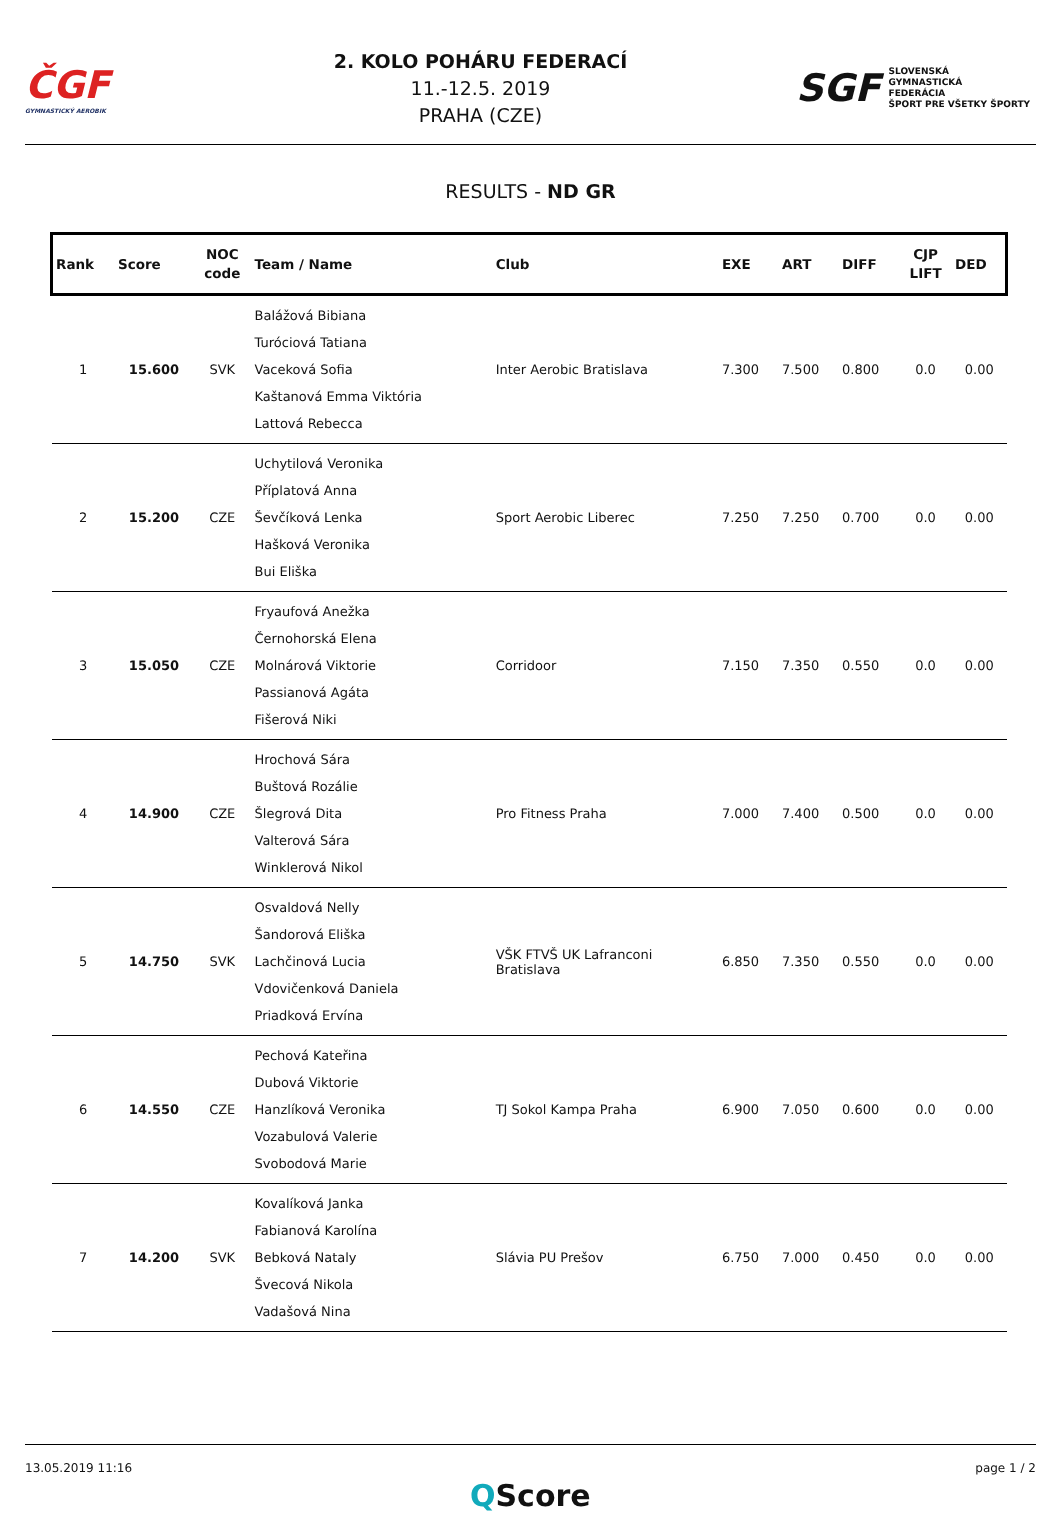ČGF
GYMNASTICKÝ AEROBIK
2. KOLO POHÁRU FEDERACÍ
11.-12.5. 2019
PRAHA (CZE)
SGF SLOVENSKÁ
GYMNASTICKÁ
FEDERÁCIA
ŠPORT PRE VŠETKY ŠPORTY
RESULTS - ND GR
| Rank | Score | NOC code | Team / Name | Club | EXE | ART | DIFF | CJP LIFT | DED |
| --- | --- | --- | --- | --- | --- | --- | --- | --- | --- |
| 1 | 15.600 | SVK | Balážová Bibiana Turóciová Tatiana Vaceková Sofia Kaštanová Emma Viktória Lattová Rebecca | Inter Aerobic Bratislava | 7.300 | 7.500 | 0.800 | 0.0 | 0.00 |
| 2 | 15.200 | CZE | Uchytilová Veronika Příplatová Anna Ševčíková Lenka Hašková Veronika Bui Eliška | Sport Aerobic Liberec | 7.250 | 7.250 | 0.700 | 0.0 | 0.00 |
| 3 | 15.050 | CZE | Fryaufová Anežka Černohorská Elena Molnárová Viktorie Passianová Agáta Fišerová Niki | Corridoor | 7.150 | 7.350 | 0.550 | 0.0 | 0.00 |
| 4 | 14.900 | CZE | Hrochová Sára Buštová Rozálie Šlegrová Dita Valterová Sára Winklerová Nikol | Pro Fitness Praha | 7.000 | 7.400 | 0.500 | 0.0 | 0.00 |
| 5 | 14.750 | SVK | Osvaldová Nelly Šandorová Eliška Lachčinová Lucia Vdovičenková Daniela Priadková Ervína | VŠK FTVŠ UK Lafranconi Bratislava | 6.850 | 7.350 | 0.550 | 0.0 | 0.00 |
| 6 | 14.550 | CZE | Pechová Kateřina Dubová Viktorie Hanzlíková Veronika Vozabulová Valerie Svobodová Marie | TJ Sokol Kampa Praha | 6.900 | 7.050 | 0.600 | 0.0 | 0.00 |
| 7 | 14.200 | SVK | Kovalíková Janka Fabianová Karolína Bebková Nataly Švecová Nikola Vadašová Nina | Slávia PU Prešov | 6.750 | 7.000 | 0.450 | 0.0 | 0.00 |
13.05.2019 11:16 page 1 / 2
QScore